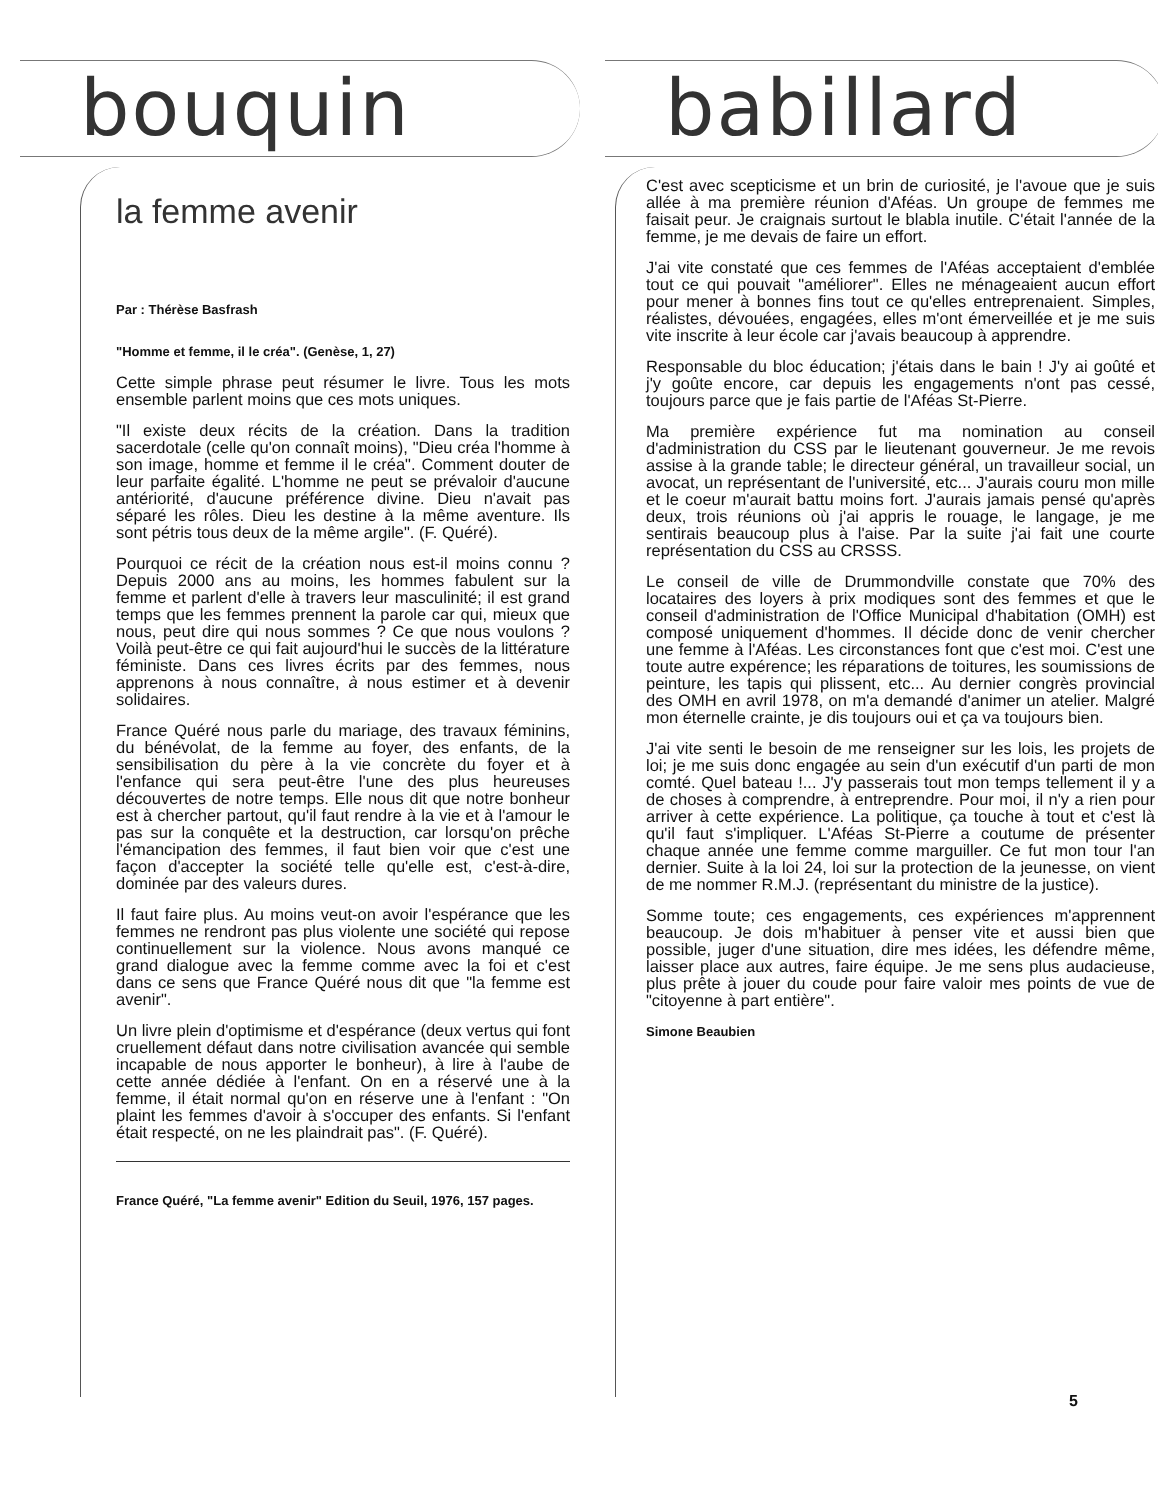bouquin
la femme avenir
Par : Thérèse Basfrash
"Homme et femme, il le créa". (Genèse, 1, 27)
Cette simple phrase peut résumer le livre. Tous les mots ensemble parlent moins que ces mots uniques.
"Il existe deux récits de la création. Dans la tradition sacerdotale (celle qu'on connaît moins), "Dieu créa l'homme à son image, homme et femme il le créa". Comment douter de leur parfaite égalité. L'homme ne peut se prévaloir d'aucune antériorité, d'aucune préférence divine. Dieu n'avait pas séparé les rôles. Dieu les destine à la même aventure. Ils sont pétris tous deux de la même argile". (F. Quéré).
Pourquoi ce récit de la création nous est-il moins connu ? Depuis 2000 ans au moins, les hommes fabulent sur la femme et parlent d'elle à travers leur masculinité; il est grand temps que les femmes prennent la parole car qui, mieux que nous, peut dire qui nous sommes ? Ce que nous voulons ? Voilà peut-être ce qui fait aujourd'hui le succès de la littérature féministe. Dans ces livres écrits par des femmes, nous apprenons à nous connaître, à nous estimer et à devenir solidaires.
France Quéré nous parle du mariage, des travaux féminins, du bénévolat, de la femme au foyer, des enfants, de la sensibilisation du père à la vie concrète du foyer et à l'enfance qui sera peut-être l'une des plus heureuses découvertes de notre temps. Elle nous dit que notre bonheur est à chercher partout, qu'il faut rendre à la vie et à l'amour le pas sur la conquête et la destruction, car lorsqu'on prêche l'émancipation des femmes, il faut bien voir que c'est une façon d'accepter la société telle qu'elle est, c'est-à-dire, dominée par des valeurs dures.
Il faut faire plus. Au moins veut-on avoir l'espérance que les femmes ne rendront pas plus violente une société qui repose continuellement sur la violence. Nous avons manqué ce grand dialogue avec la femme comme avec la foi et c'est dans ce sens que France Quéré nous dit que "la femme est avenir".
Un livre plein d'optimisme et d'espérance (deux vertus qui font cruellement défaut dans notre civilisation avancée qui semble incapable de nous apporter le bonheur), à lire à l'aube de cette année dédiée à l'enfant. On en a réservé une à la femme, il était normal qu'on en réserve une à l'enfant : "On plaint les femmes d'avoir à s'occuper des enfants. Si l'enfant était respecté, on ne les plaindrait pas". (F. Quéré).
France Quéré, "La femme avenir" Edition du Seuil, 1976, 157 pages.
babillard
C'est avec scepticisme et un brin de curiosité, je l'avoue que je suis allée à ma première réunion d'Aféas. Un groupe de femmes me faisait peur. Je craignais surtout le blabla inutile. C'était l'année de la femme, je me devais de faire un effort.
J'ai vite constaté que ces femmes de l'Aféas acceptaient d'emblée tout ce qui pouvait "améliorer". Elles ne ménageaient aucun effort pour mener à bonnes fins tout ce qu'elles entreprenaient. Simples, réalistes, dévouées, engagées, elles m'ont émerveillée et je me suis vite inscrite à leur école car j'avais beaucoup à apprendre.
Responsable du bloc éducation; j'étais dans le bain ! J'y ai goûté et j'y goûte encore, car depuis les engagements n'ont pas cessé, toujours parce que je fais partie de l'Aféas St-Pierre.
Ma première expérience fut ma nomination au conseil d'administration du CSS par le lieutenant gouverneur. Je me revois assise à la grande table; le directeur général, un travailleur social, un avocat, un représentant de l'université, etc... J'aurais couru mon mille et le coeur m'aurait battu moins fort. J'aurais jamais pensé qu'après deux, trois réunions où j'ai appris le rouage, le langage, je me sentirais beaucoup plus à l'aise. Par la suite j'ai fait une courte représentation du CSS au CRSSS.
Le conseil de ville de Drummondville constate que 70% des locataires des loyers à prix modiques sont des femmes et que le conseil d'administration de l'Office Municipal d'habitation (OMH) est composé uniquement d'hommes. Il décide donc de venir chercher une femme à l'Aféas. Les circonstances font que c'est moi. C'est une toute autre expérence; les réparations de toitures, les soumissions de peinture, les tapis qui plissent, etc... Au dernier congrès provincial des OMH en avril 1978, on m'a demandé d'animer un atelier. Malgré mon éternelle crainte, je dis toujours oui et ça va toujours bien.
J'ai vite senti le besoin de me renseigner sur les lois, les projets de loi; je me suis donc engagée au sein d'un exécutif d'un parti de mon comté. Quel bateau !... J'y passerais tout mon temps tellement il y a de choses à comprendre, à entreprendre. Pour moi, il n'y a rien pour arriver à cette expérience. La politique, ça touche à tout et c'est là qu'il faut s'impliquer. L'Aféas St-Pierre a coutume de présenter chaque année une femme comme marguiller. Ce fut mon tour l'an dernier. Suite à la loi 24, loi sur la protection de la jeunesse, on vient de me nommer R.M.J. (représentant du ministre de la justice).
Somme toute; ces engagements, ces expériences m'apprennent beaucoup. Je dois m'habituer à penser vite et aussi bien que possible, juger d'une situation, dire mes idées, les défendre même, laisser place aux autres, faire équipe. Je me sens plus audacieuse, plus prête à jouer du coude pour faire valoir mes points de vue de "citoyenne à part entière".
Simone Beaubien
5